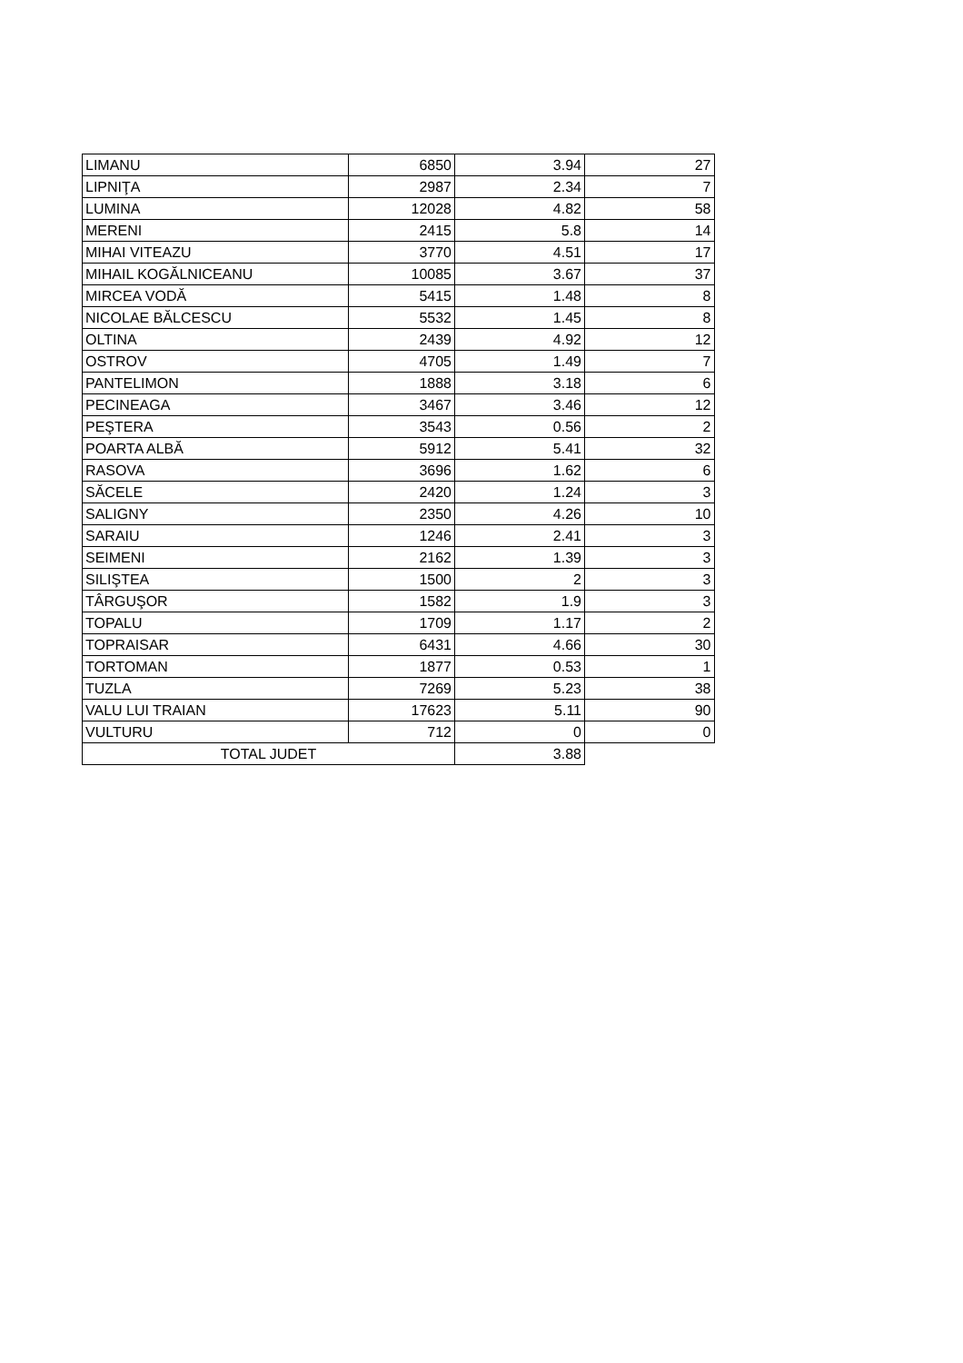| LIMANU | 6850 | 3.94 | 27 |
| LIPNIŢA | 2987 | 2.34 | 7 |
| LUMINA | 12028 | 4.82 | 58 |
| MERENI | 2415 | 5.8 | 14 |
| MIHAI VITEAZU | 3770 | 4.51 | 17 |
| MIHAIL KOGĂLNICEANU | 10085 | 3.67 | 37 |
| MIRCEA VODĂ | 5415 | 1.48 | 8 |
| NICOLAE BĂLCESCU | 5532 | 1.45 | 8 |
| OLTINA | 2439 | 4.92 | 12 |
| OSTROV | 4705 | 1.49 | 7 |
| PANTELIMON | 1888 | 3.18 | 6 |
| PECINEAGA | 3467 | 3.46 | 12 |
| PEŞTERA | 3543 | 0.56 | 2 |
| POARTA ALBĂ | 5912 | 5.41 | 32 |
| RASOVA | 3696 | 1.62 | 6 |
| SĂCELE | 2420 | 1.24 | 3 |
| SALIGNY | 2350 | 4.26 | 10 |
| SARAIU | 1246 | 2.41 | 3 |
| SEIMENI | 2162 | 1.39 | 3 |
| SILIŞTEA | 1500 | 2 | 3 |
| TÂRGUŞOR | 1582 | 1.9 | 3 |
| TOPALU | 1709 | 1.17 | 2 |
| TOPRAISAR | 6431 | 4.66 | 30 |
| TORTOMAN | 1877 | 0.53 | 1 |
| TUZLA | 7269 | 5.23 | 38 |
| VALU LUI TRAIAN | 17623 | 5.11 | 90 |
| VULTURU | 712 | 0 | 0 |
| TOTAL JUDET | | 3.88 | |